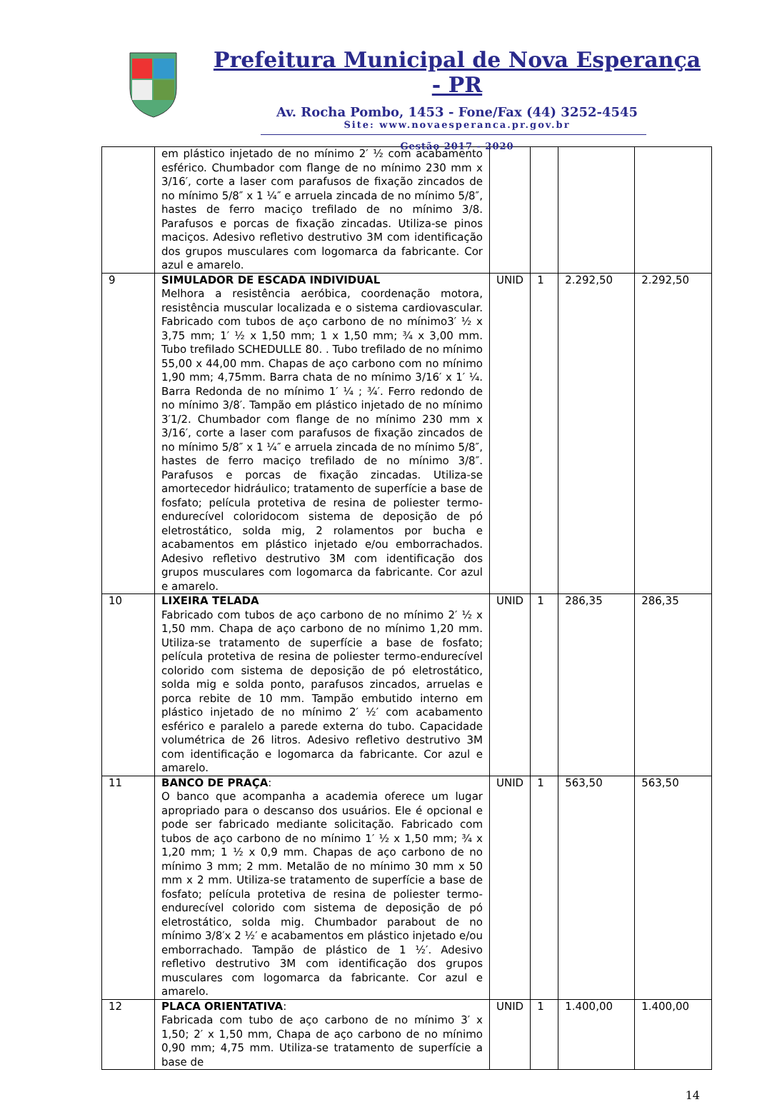Prefeitura Municipal de Nova Esperança - PR
Av. Rocha Pombo, 1453 - Fone/Fax (44) 3252-4545
Site: www.novaesperanca.pr.gov.br
Gestão 2017 - 2020
| | em plástico injetado de no mínimo 2′ ½ com acabamento esférico. Chumbador com flange de no mínimo 230 mm x 3/16′, corte a laser com parafusos de fixação zincados de no mínimo 5/8″ x 1 ¼″ e arruela zincada de no mínimo 5/8″, hastes de ferro maciço trefilado de no mínimo 3/8. Parafusos e porcas de fixação zincadas. Utiliza-se pinos maciços. Adesivo refletivo destrutivo 3M com identificação dos grupos musculares com logomarca da fabricante. Cor azul e amarelo. | | | | |
| 9 | SIMULADOR DE ESCADA INDIVIDUAL Melhora a resistência aeróbica, coordenação motora, resistência muscular localizada e o sistema cardiovascular. Fabricado com tubos de aço carbono de no mínimo3′ ½ x 3,75 mm; 1′ ½ x 1,50 mm; 1 x 1,50 mm; ¾ x 3,00 mm. Tubo trefilado SCHEDULLE 80. . Tubo trefilado de no mínimo 55,00 x 44,00 mm. Chapas de aço carbono com no mínimo 1,90 mm; 4,75mm. Barra chata de no mínimo 3/16′ x 1′ ¼. Barra Redonda de no mínimo 1′ ¼ ; ¾′. Ferro redondo de no mínimo 3/8′. Tampão em plástico injetado de no mínimo 3′1/2. Chumbador com flange de no mínimo 230 mm x 3/16′, corte a laser com parafusos de fixação zincados de no mínimo 5/8″ x 1 ¼″ e arruela zincada de no mínimo 5/8″, hastes de ferro maciço trefilado de no mínimo 3/8″. Parafusos e porcas de fixação zincadas. Utiliza-se amortecedor hidráulico; tratamento de superfície a base de fosfato; película protetiva de resina de poliester termo-endurecível coloridocom sistema de deposição de pó eletrostático, solda mig, 2 rolamentos por bucha e acabamentos em plástico injetado e/ou emborrachados. Adesivo refletivo destrutivo 3M com identificação dos grupos musculares com logomarca da fabricante. Cor azul e amarelo. | UNID | 1 | 2.292,50 | 2.292,50 |
| 10 | LIXEIRA TELADA Fabricado com tubos de aço carbono de no mínimo 2′ ½ x 1,50 mm. Chapa de aço carbono de no mínimo 1,20 mm. Utiliza-se tratamento de superfície a base de fosfato; película protetiva de resina de poliester termo-endurecível colorido com sistema de deposição de pó eletrostático, solda mig e solda ponto, parafusos zincados, arruelas e porca rebite de 10 mm. Tampão embutido interno em plástico injetado de no mínimo 2′ ½′ com acabamento esférico e paralelo a parede externa do tubo. Capacidade volumétrica de 26 litros. Adesivo refletivo destrutivo 3M com identificação e logomarca da fabricante. Cor azul e amarelo. | UNID | 1 | 286,35 | 286,35 |
| 11 | BANCO DE PRAÇA : O banco que acompanha a academia oferece um lugar apropriado para o descanso dos usuários. Ele é opcional e pode ser fabricado mediante solicitação. Fabricado com tubos de aço carbono de no mínimo 1′ ½ x 1,50 mm; ¾ x 1,20 mm; 1 ½ x 0,9 mm. Chapas de aço carbono de no mínimo 3 mm; 2 mm. Metalão de no mínimo 30 mm x 50 mm x 2 mm. Utiliza-se tratamento de superfície a base de fosfato; película protetiva de resina de poliester termo-endurecível colorido com sistema de deposição de pó eletrostático, solda mig. Chumbador parabout de no mínimo 3/8′x 2 ½′ e acabamentos em plástico injetado e/ou emborrachado. Tampão de plástico de 1 ½′. Adesivo refletivo destrutivo 3M com identificação dos grupos musculares com logomarca da fabricante. Cor azul e amarelo. | UNID | 1 | 563,50 | 563,50 |
| 12 | PLACA ORIENTATIVA : Fabricada com tubo de aço carbono de no mínimo 3′ x 1,50; 2′ x 1,50 mm, Chapa de aço carbono de no mínimo 0,90 mm; 4,75 mm. Utiliza-se tratamento de superfície a base de | UNID | 1 | 1.400,00 | 1.400,00 |
14